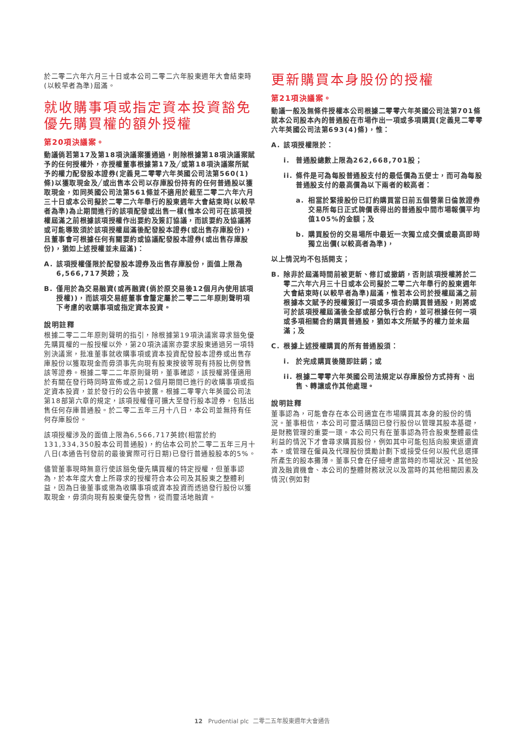於二零二六年六月三十日或本公司二零二六年股東週年大會結束時(以較早者為準)屆滿。
就收購事項或指定資本投資豁免優先購買權的額外授權
第20項決議案。
動議倘若第17及第18項決議案獲通過，則除根據第18項決議案賦予的任何授權外，亦授權董事根據第17及╱或第18項決議案所賦予的權力配發股本證券(定義見二零零六年英國公司法第560(1)條)以獲取現金及╱或出售本公司以存庫股份持有的任何普通股以獲取現金，如同英國公司法第561條並不適用於截至二零二六年六月三十日或本公司擬於二零二六年舉行的股東週年大會結束時(以較早者為準)為止期間進行的該項配發或出售一樣(惟本公司可在該項授權屆滿之前根據該項授權作出要約及簽訂協議，而該要約及協議將或可能導致須於該項授權屆滿後配發股本證券(或出售存庫股份)，且董事會可根據任何有關要約或協議配發股本證券(或出售存庫股份)，猶如上述授權並未屆滿)：
A. 該項授權僅限於配發股本證券及出售存庫股份，面值上限為6,566,717英鎊；及
B. 僅用於為交易融資(或再融資(倘於原交易後12個月內使用該項授權))，而該項交易經董事會釐定屬於二零二二年原則聲明項下考慮的收購事項或指定資本投資。
說明註釋
根據二零二二年原則聲明的指引，除根據第19項決議案尋求豁免優先購買權的一般授權以外，第20項決議案亦要求股東通過另一項特別決議案，批准董事就收購事項或資本投資配發股本證券或出售存庫股份以獲取現金而毋須事先向現有股東按彼等現有持股比例發售該等證券。根據二零二二年原則聲明，董事確認，該授權將僅適用於有關在發行時同時宣佈或之前12個月期間已進行的收購事項或指定資本投資，並於發行的公告中披露。根據二零零六年英國公司法第18部第六章的規定，該項授權僅可擴大至發行股本證券，包括出售任何存庫普通股。於二零二五年三月十八日，本公司並無持有任何存庫股份。
該項授權涉及的面值上限為6,566,717英鎊(相當於約131,334,350股本公司普通股)，約佔本公司於二零二五年三月十八日(本通告刊發前的最後實際可行日期)已發行普通股股本的5%。
儘管董事現時無意行使該豁免優先購買權的特定授權，但董事認為，於本年度大會上所尋求的授權符合本公司及其股東之整體利益，因為日後董事或需為收購事項或資本投資而透過發行股份以獲取現金，毋須向現有股東優先發售，從而靈活地融資。
更新購買本身股份的授權
第21項決議案。
動議一般及無條件授權本公司根據二零零六年英國公司法第701條就本公司股本內的普通股在市場作出一項或多項購買(定義見二零零六年英國公司法第693(4)條)，惟：
A. 該項授權限於：
i. 普通股總數上限為262,668,701股；
ii. 條件是可為每股普通股支付的最低價為五便士，而可為每股普通股支付的最高價為以下兩者的較高者：
a. 相當於緊接股份已訂約購買當日前五個營業日倫敦證券交易所每日正式牌價表得出的普通股中間市場報價平均值105%的金額；及
b. 購買股份的交易場所中最近一次獨立成交價或最高即時獨立出價(以較高者為準)，
以上情況均不包括開支；
B. 除非於屆滿時間前被更新、修訂或撤銷，否則該項授權將於二零二六年六月三十日或本公司擬於二零二六年舉行的股東週年大會結束時(以較早者為準)屆滿，惟若本公司於授權屆滿之前根據本文賦予的授權簽訂一項或多項合約購買普通股，則將或可於該項授權屆滿後全部或部分執行合約，並可根據任何一項或多項相關合約購買普通股，猶如本文所賦予的權力並未屆滿；及
C. 根據上述授權購買的所有普通股須：
i. 於完成購買後隨即註銷；或
ii. 根據二零零六年英國公司法規定以存庫股份方式持有、出售、轉讓或作其他處理。
說明註釋
董事認為，可能會存在本公司適宜在市場購買其本身的股份的情況。董事相信，本公司可靈活購回已發行股份以管理其股本基礎，是財務管理的重要一環。本公司只有在董事認為符合股東整體最佳利益的情況下才會尋求購買股份，例如其中可能包括向股東返還資本，或管理在僱員及代理股份獎勵計劃下或接受任何以股代息選擇所產生的股本攤薄。董事只會在仔細考慮當時的市場狀況、其他投資及融資機會、本公司的整體財務狀況以及當時的其他相關因素及情況(例如對
12 Prudential plc 二零二五年股東週年大會通告